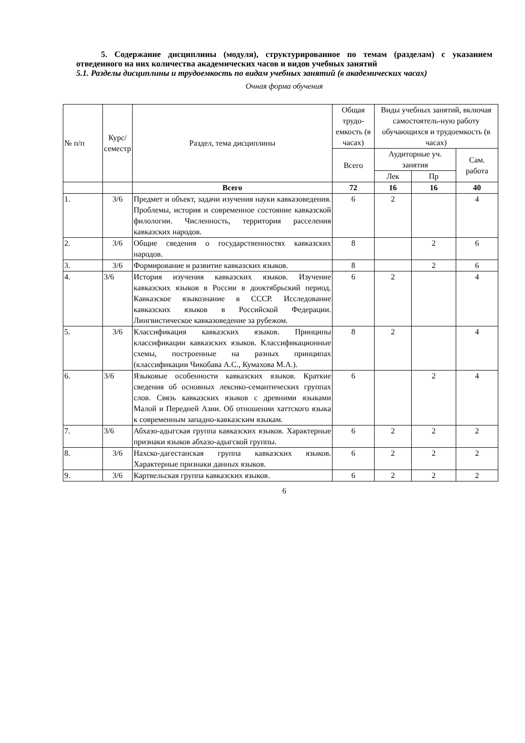5. Содержание дисциплины (модуля), структурированное по темам (разделам) с указанием отведенного на них количества академических часов и видов учебных занятий
5.1. Разделы дисциплины и трудоемкость по видам учебных занятий (в академических часах)
Очная форма обучения
| № п/п | Курс/ семестр | Раздел, тема дисциплины | Общая трудо-емкость (в часах) | Виды учебных занятий, включая самостоятель-ную работу обучающихся и трудоемкость (в часах) | | |
| --- | --- | --- | --- | --- | --- | --- |
| | | | Всего | Аудиторные уч. занятия | | Сам. работа |
| | | | | Лек | Пр | |
| | | Всего | 72 | 16 | 16 | 40 |
| 1. | 3/6 | Предмет и объект, задачи изучения науки кавказоведения. Проблемы, история и современное состояние кавказской филологии. Численность, территория расселения кавказских народов. | 6 | 2 | | 4 |
| 2. | 3/6 | Общие сведения о государственностях кавказских народов. | 8 | | 2 | 6 |
| 3. | 3/6 | Формирование и развитие кавказских языков. | 8 | | 2 | 6 |
| 4. | 3/6 | История изучения кавказских языков. Изучение кавказских языков в России в дооктябрьский период. Кавказское языкознание в СССР. Исследование кавказских языков в Российской Федерации. Лингвистическое кавказоведение за рубежом. | 6 | 2 | | 4 |
| 5. | 3/6 | Классификация кавказских языков. Принципы классификации кавказских языков. Классификационные схемы, построенные на разных принципах (классификации Чикобава А.С., Кумахова М.А.). | 8 | 2 | | 4 |
| 6. | 3/6 | Языковые особенности кавказских языков. Краткие сведения об основных лексико-семантических группах слов. Связь кавказских языков с древними языками Малой и Передней Азии. Об отношении хаттского языка к современным западно-кавказским языкам. | 6 | | 2 | 4 |
| 7. | 3/6 | Абхазо-адыгская группа кавказских языков. Характерные признаки языков абхазо-адыгской группы. | 6 | 2 | 2 | 2 |
| 8. | 3/6 | Нахско-дагестанская группа кавказских языков. Характерные признаки данных языков. | 6 | 2 | 2 | 2 |
| 9. | 3/6 | Картвельская группа кавказских языков. | 6 | 2 | 2 | 2 |
6